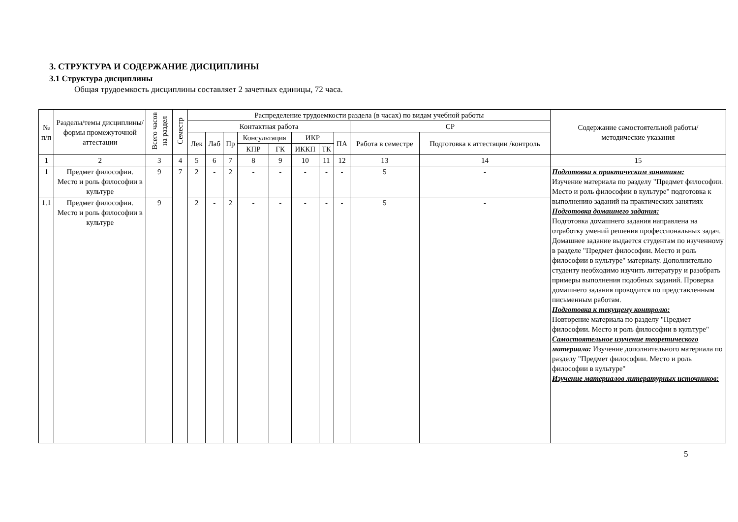3. СТРУКТУРА И СОДЕРЖАНИЕ ДИСЦИПЛИНЫ
3.1 Структура дисциплины
Общая трудоемкость дисциплины составляет 2 зачетных единицы, 72 часа.
| № п/п | Разделы/темы дисциплины/формы промежуточной аттестации | Всего часов на раздел | Семестр | Распределение трудоемкости раздела (в часах) по видам учебной работы | | | | | | | | | | Содержание самостоятельной работы/ методические указания |
| --- | --- | --- | --- | --- | --- | --- | --- | --- | --- | --- | --- | --- | --- | --- |
| | | | | Контактная работа | | | | | | | | СР | | |
| | | | | Лек | Лаб | Пр | Консультация | | ИКР | | ПА | Работа в семестре | Подготовка к аттестации /контроль | |
| | | | | | | | КПР | ГК | ИККП | ТК | | | | |
| 1 | 2 | 3 | 4 | 5 | 6 | 7 | 8 | 9 | 10 | 11 | 12 | 13 | 14 | 15 |
| 1 | Предмет философии. Место и роль философии в культуре | 9 | 7 | 2 | - | 2 | - | - | - | - | - | 5 | - | Подготовка к практическим занятиям: Изучение материала по разделу "Предмет философии. Место и роль философии в культуре" подготовка к выполнению заданий на практических занятиях Подготовка домашнего задания: Подготовка домашнего задания направлена на отработку умений решения профессиональных задач. Домашнее задание выдается студентам по изученному в разделе "Предмет философии. Место и роль философии в культуре" материалу. Дополнительно студенту необходимо изучить литературу и разобрать примеры выполнения подобных заданий. Проверка домашнего задания проводится по представленным письменным работам. Подготовка к текущему контролю: Повторение материала по разделу "Предмет философии. Место и роль философии в культуре" Самостоятельное изучение теоретического материала: Изучение дополнительного материала по разделу "Предмет философии. Место и роль философии в культуре" Изучение материалов литературных источников: |
| 1.1 | Предмет философии. Место и роль философии в культуре | 9 | | 2 | - | 2 | - | - | - | - | - | 5 | - | |
5